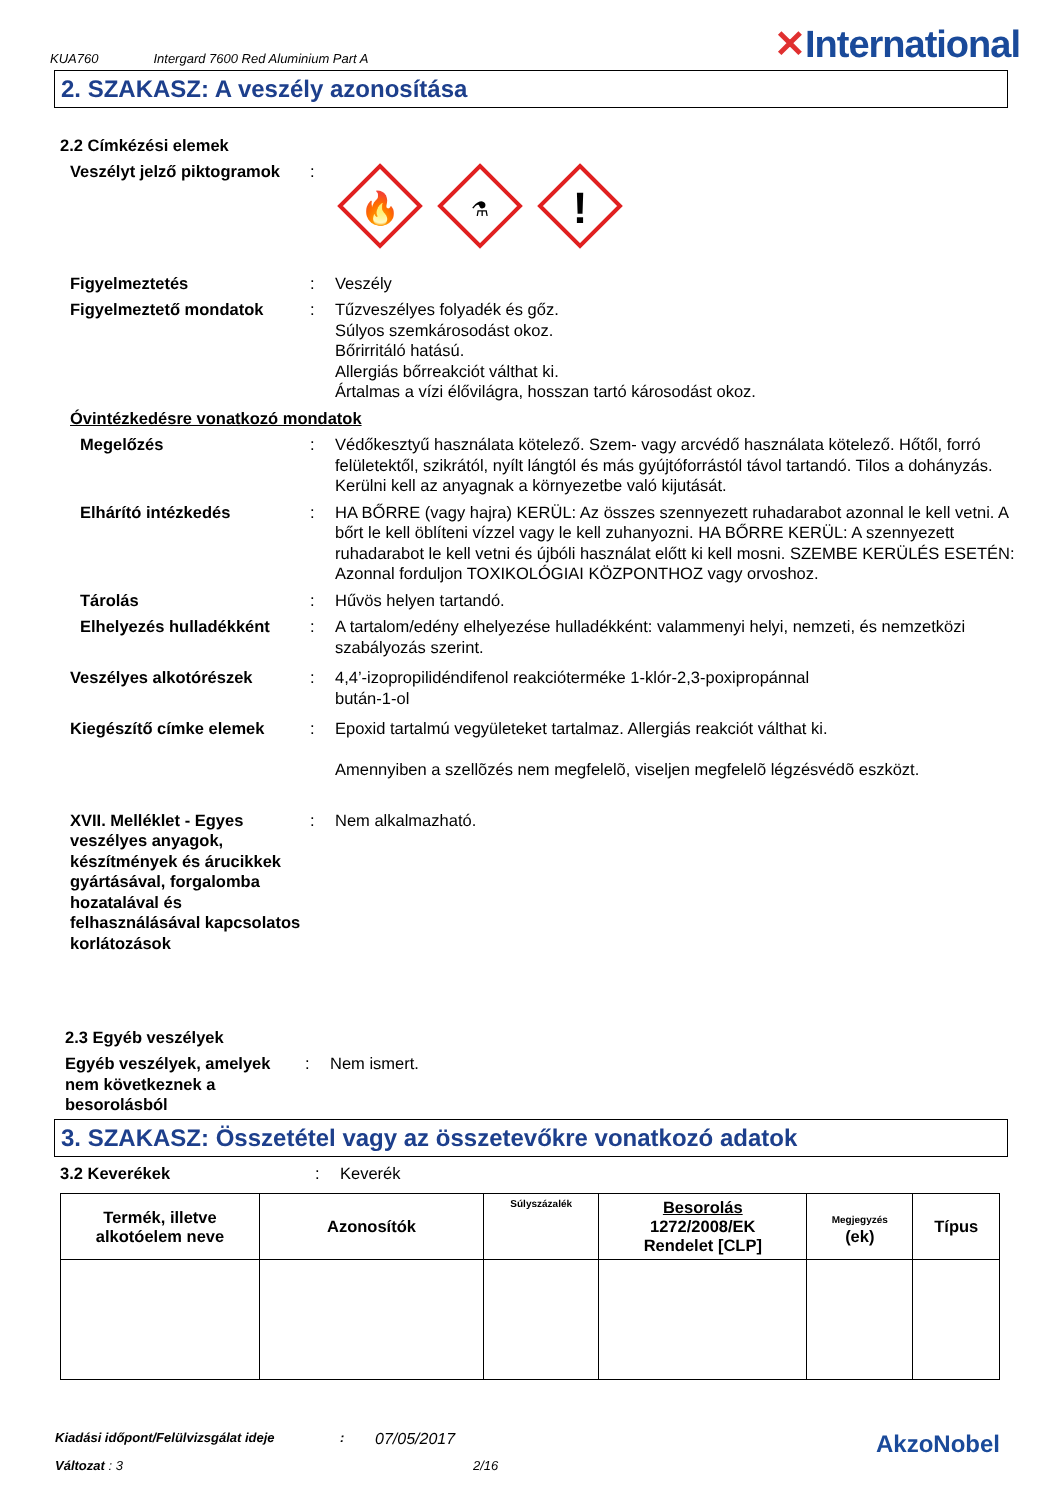KUA760 Intergard 7600 Red Aluminium Part A ✕International
2. SZAKASZ: A veszély azonosítása
2.2 Címkézési elemek
Veszélyt jelző piktogramok
:
🔥
⚗
!
Figyelmeztetés : Veszély
Figyelmeztető mondatok : Tűzveszélyes folyadék és gőz.
Súlyos szemkárosodást okoz.
Bőrirritáló hatású.
Allergiás bőrreakciót válthat ki.
Ártalmas a vízi élővilágra, hosszan tartó károsodást okoz.
Óvintézkedésre vonatkozó mondatok
Megelőzés : Védőkesztyű használata kötelező. Szem- vagy arcvédő használata kötelező. Hőtől, forró felületektől, szikrától, nyílt lángtól és más gyújtóforrástól távol tartandó. Tilos a dohányzás. Kerülni kell az anyagnak a környezetbe való kijutását.
Elhárító intézkedés : HA BŐRRE (vagy hajra) KERÜL: Az összes szennyezett ruhadarabot azonnal le kell vetni. A bőrt le kell öblíteni vízzel vagy le kell zuhanyozni. HA BŐRRE KERÜL: A szennyezett ruhadarabot le kell vetni és újbóli használat előtt ki kell mosni. SZEMBE KERÜLÉS ESETÉN: Azonnal forduljon TOXIKOLÓGIAI KÖZPONTHOZ vagy orvoshoz.
Tárolás : Hűvös helyen tartandó.
Elhelyezés hulladékként : A tartalom/edény elhelyezése hulladékként: valammenyi helyi, nemzeti, és nemzetközi szabályozás szerint.
Veszélyes alkotórészek : 4,4’-izopropilidéndifenol reakcióterméke 1-klór-2,3-poxipropánnal
bután-1-ol
Kiegészítő címke elemek : Epoxid tartalmú vegyületeket tartalmaz. Allergiás reakciót válthat ki.
Amennyiben a szellõzés nem megfelelõ, viseljen megfelelõ légzésvédõ eszközt.
XVII. Melléklet - Egyes veszélyes anyagok, készítmények és árucikkek gyártásával, forgalomba hozatalával és felhasználásával kapcsolatos korlátozások
: Nem alkalmazható.
2.3 Egyéb veszélyek
Egyéb veszélyek, amelyek nem következnek a besorolásból
: Nem ismert.
3. SZAKASZ: Összetétel vagy az összetevőkre vonatkozó adatok
3.2 Keverékek : Keverék
| Termék, illetve alkotóelem neve | Azonosítók | Súlyszázalék | Besorolás 1272/2008/EK Rendelet [CLP] | Megjegyzés (ek) | Típus |
| --- | --- | --- | --- | --- | --- |
Kiadási időpont/Felülvizsgálat ideje: 07/05/2017 AkzoNobel
Változat : 3 2/16